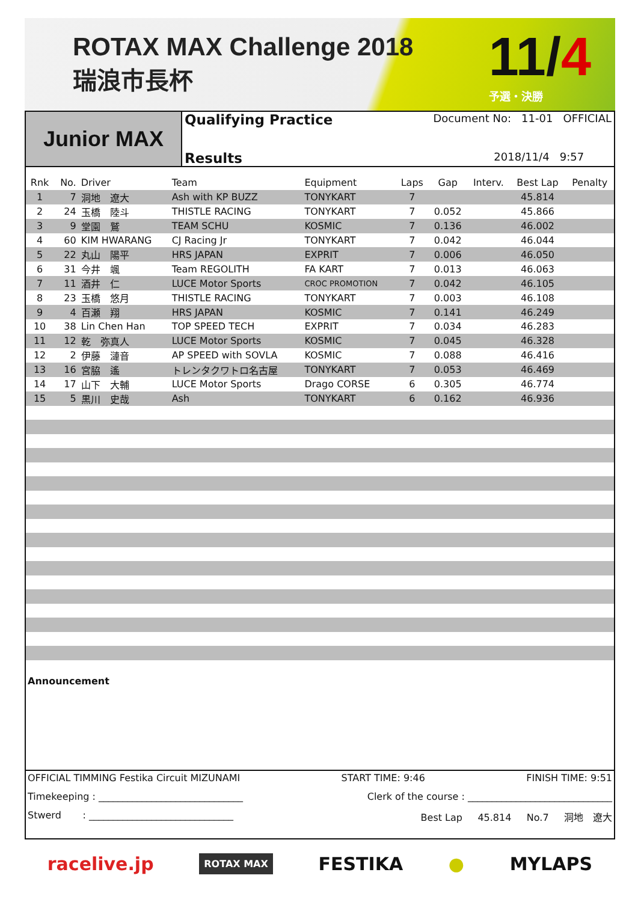ROTAX MAX Challenge 2018
瑞浪市長杯
11/4
予選・決勝
Junior MAX
Qualifying Practice Document No: 11-01 OFFICIAL
Results 2018/11/4 9:57
| Rnk | No. | Driver | Team | Equipment | Laps | Gap | Interv. | Best Lap | Penalty |
| --- | --- | --- | --- | --- | --- | --- | --- | --- | --- |
| 1 | 7 | 洞地 遼大 | Ash with KP BUZZ | TONYKART | 7 | | | 45.814 | |
| 2 | 24 | 玉橋 陸斗 | THISTLE RACING | TONYKART | 7 | 0.052 | | 45.866 | |
| 3 | 9 | 堂園 鷲 | TEAM SCHU | KOSMIC | 7 | 0.136 | | 46.002 | |
| 4 | 60 | KIM HWARANG | CJ Racing Jr | TONYKART | 7 | 0.042 | | 46.044 | |
| 5 | 22 | 丸山 陽平 | HRS JAPAN | EXPRIT | 7 | 0.006 | | 46.050 | |
| 6 | 31 | 今井 颯 | Team REGOLITH | FA KART | 7 | 0.013 | | 46.063 | |
| 7 | 11 | 酒井 仁 | LUCE Motor Sports | CROC PROMOTION | 7 | 0.042 | | 46.105 | |
| 8 | 23 | 玉橋 悠月 | THISTLE RACING | TONYKART | 7 | 0.003 | | 46.108 | |
| 9 | 4 | 百瀬 翔 | HRS JAPAN | KOSMIC | 7 | 0.141 | | 46.249 | |
| 10 | 38 | Lin Chen Han | TOP SPEED TECH | EXPRIT | 7 | 0.034 | | 46.283 | |
| 11 | 12 | 乾 弥真人 | LUCE Motor Sports | KOSMIC | 7 | 0.045 | | 46.328 | |
| 12 | 2 | 伊藤 漣音 | AP SPEED with SOVLA | KOSMIC | 7 | 0.088 | | 46.416 | |
| 13 | 16 | 宮脇 遙 | トレンタクワトロ名古屋 | TONYKART | 7 | 0.053 | | 46.469 | |
| 14 | 17 | 山下 大輔 | LUCE Motor Sports | Drago CORSE | 6 | 0.305 | | 46.774 | |
| 15 | 5 | 黒川 史哉 | Ash | TONYKART | 6 | 0.162 | | 46.936 | |
Announcement
OFFICIAL TIMMING Festika Circuit MIZUNAMI START TIME: 9:46 FINISH TIME: 9:51
Timekeeping : ______________________________ Clerk of the course : ______________________________
Stwerd : ______________________________ Best Lap 45.814 No.7 洞地　遼大
racelive.jp ROTAX MAX FESTIKA ● MYLAPS